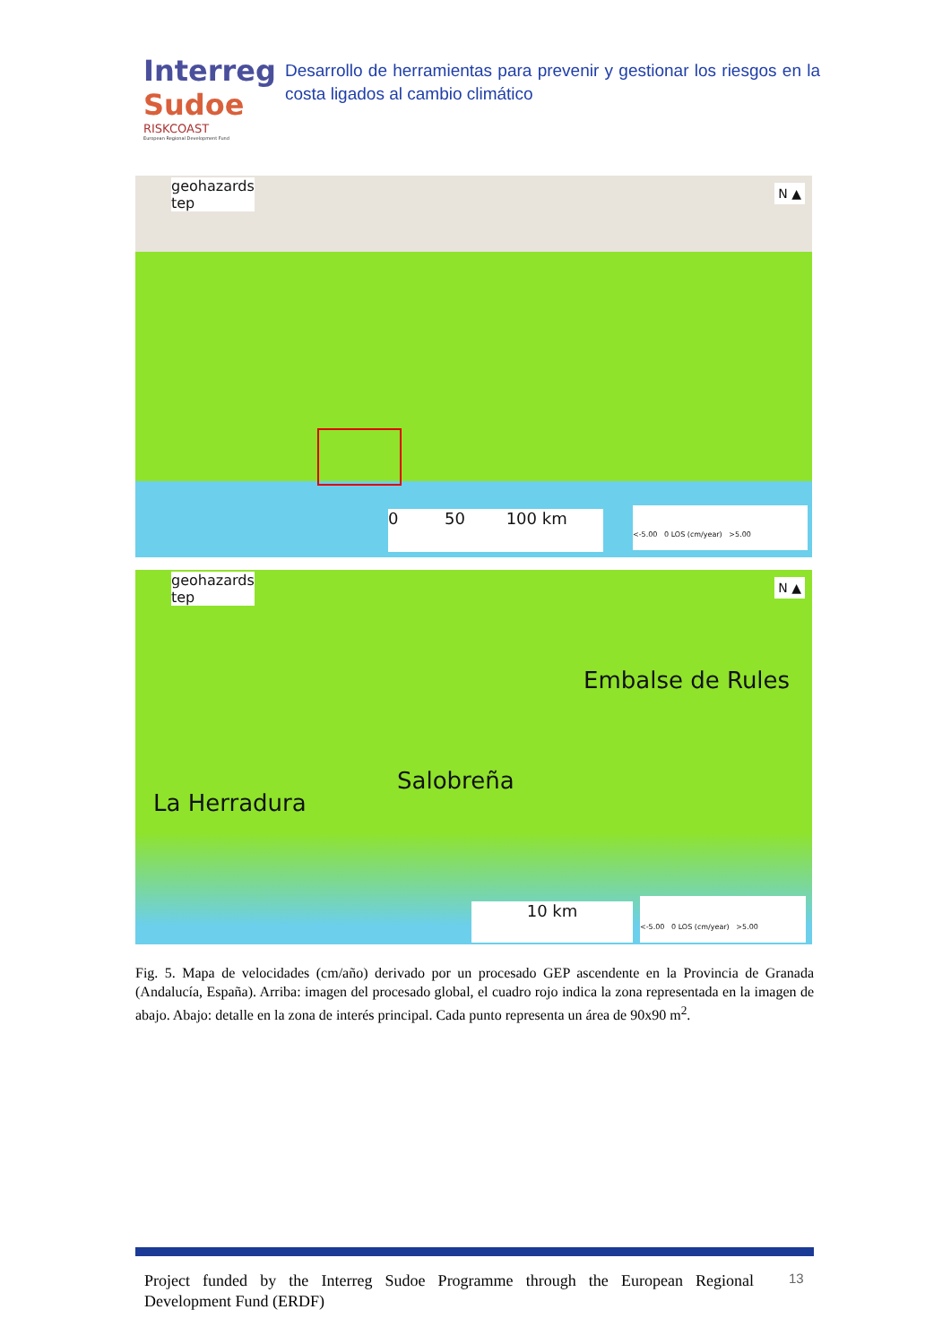Interreg
Sudoe
RISKCOAST
European Regional Development Fund
Desarrollo de herramientas para prevenir y gestionar los riesgos en la costa ligados al cambio climático
geohazards
tep
0 50 100 km
<-5.00 0 LOS (cm/year) >5.00
N ▲
geohazards
tep
Embalse de Rules
Salobreña
La Herradura
10 km
<-5.00 0 LOS (cm/year) >5.00
N ▲
Fig. 5. Mapa de velocidades (cm/año) derivado por un procesado GEP ascendente en la Provincia de Granada (Andalucía, España). Arriba: imagen del procesado global, el cuadro rojo indica la zona representada en la imagen de abajo. Abajo: detalle en la zona de interés principal. Cada punto representa un área de 90x90 m<sup>2</sup>.
Project funded by the Interreg Sudoe Programme through the European Regional Development Fund (ERDF)
13